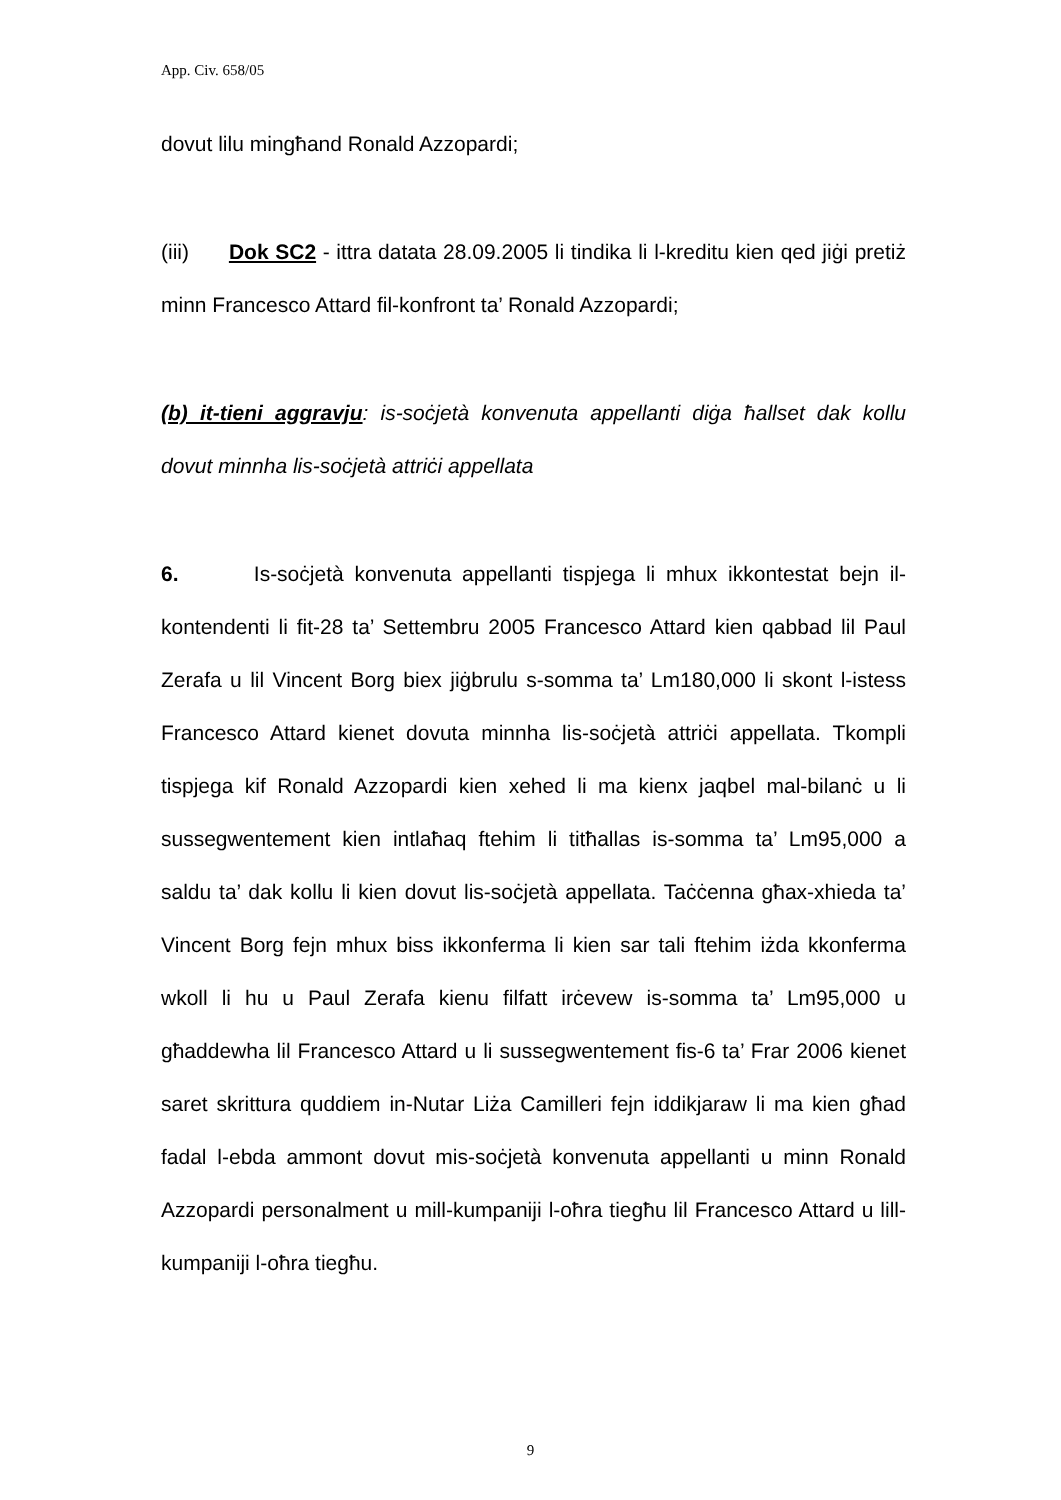App. Civ. 658/05
dovut lilu mingħand Ronald Azzopardi;
(iii) Dok SC2 - ittra datata 28.09.2005 li tindika li l-kreditu kien qed jiġi pretiż minn Francesco Attard fil-konfront ta’ Ronald Azzopardi;
(b) it-tieni aggravju: is-soċjetà konvenuta appellanti diġa ħallset dak kollu dovut minnha lis-soċjetà attriċi appellata
6. Is-soċjetà konvenuta appellanti tispjega li mhux ikkontestat bejn il-kontendenti li fit-28 ta’ Settembru 2005 Francesco Attard kien qabbad lil Paul Zerafa u lil Vincent Borg biex jiġbrulu s-somma ta’ Lm180,000 li skont l-istess Francesco Attard kienet dovuta minnha lis-soċjetà attriċi appellata. Tkompli tispjega kif Ronald Azzopardi kien xehed li ma kienx jaqbel mal-bilanċ u li sussegwentement kien intlaħaq ftehim li titħallas is-somma ta’ Lm95,000 a saldu ta’ dak kollu li kien dovut lis-soċjetà appellata. Taċċenna għax-xhieda ta’ Vincent Borg fejn mhux biss ikkonferma li kien sar tali ftehim iżda kkonferma wkoll li hu u Paul Zerafa kienu filfatt irċevew is-somma ta’ Lm95,000 u għaddewha lil Francesco Attard u li sussegwentement fis-6 ta’ Frar 2006 kienet saret skrittura quddiem in-Nutar Liża Camilleri fejn iddikjaraw li ma kien għad fadal l-ebda ammont dovut mis-soċjetà konvenuta appellanti u minn Ronald Azzopardi personalment u mill-kumpaniji l-oħra tiegħu lil Francesco Attard u lill-kumpaniji l-oħra tiegħu.
9